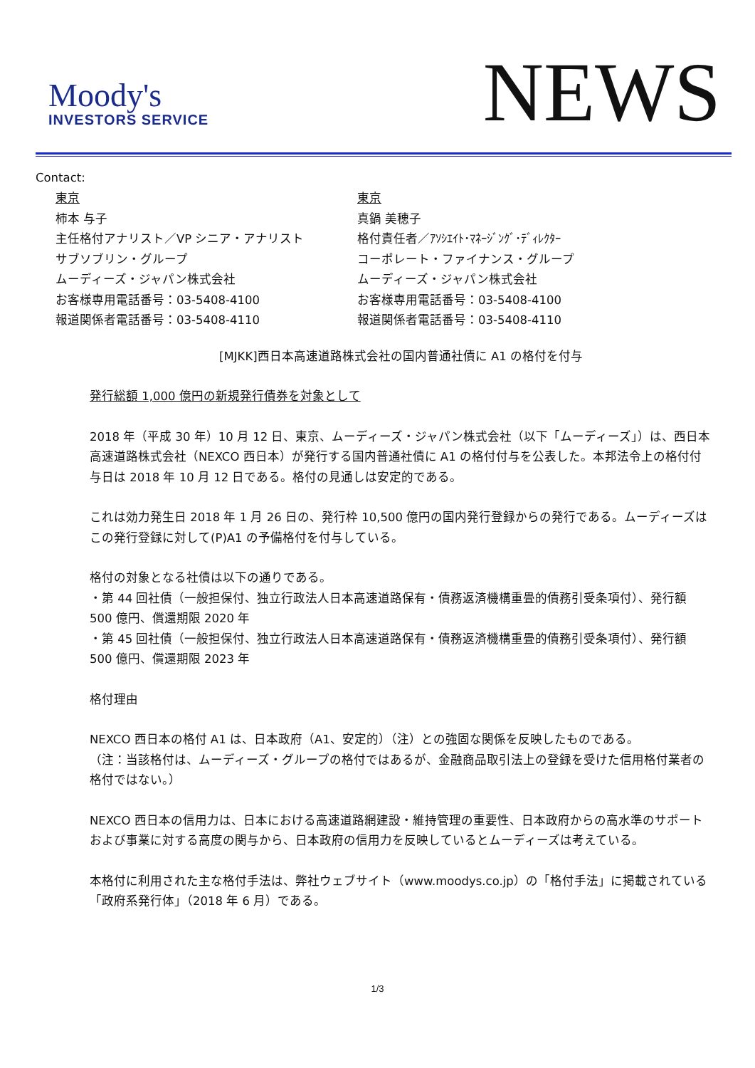Moody's
INVESTORS SERVICE
NEWS
Contact:
東京
柿本 与子
主任格付アナリスト／VP シニア・アナリスト
サブソブリン・グループ
ムーディーズ・ジャパン株式会社
お客様専用電話番号：03-5408-4100
報道関係者電話番号：03-5408-4110
東京
真鍋 美穂子
格付責任者／ｱｿｼｴｲﾄ･ﾏﾈｰｼﾞﾝｸﾞ･ﾃﾞｨﾚｸﾀｰ
コーポレート・ファイナンス・グループ
ムーディーズ・ジャパン株式会社
お客様専用電話番号：03-5408-4100
報道関係者電話番号：03-5408-4110
[MJKK]西日本高速道路株式会社の国内普通社債に A1 の格付を付与
発行総額 1,000 億円の新規発行債券を対象として
2018 年（平成 30 年）10 月 12 日、東京、ムーディーズ・ジャパン株式会社（以下「ムーディーズ」）は、西日本高速道路株式会社（NEXCO 西日本）が発行する国内普通社債に A1 の格付付与を公表した。本邦法令上の格付付与日は 2018 年 10 月 12 日である。格付の見通しは安定的である。
これは効力発生日 2018 年 1 月 26 日の、発行枠 10,500 億円の国内発行登録からの発行である。ムーディーズはこの発行登録に対して(P)A1 の予備格付を付与している。
格付の対象となる社債は以下の通りである。
・第 44 回社債（一般担保付、独立行政法人日本高速道路保有・債務返済機構重畳的債務引受条項付）、発行額 500 億円、償還期限 2020 年
・第 45 回社債（一般担保付、独立行政法人日本高速道路保有・債務返済機構重畳的債務引受条項付）、発行額 500 億円、償還期限 2023 年
格付理由
NEXCO 西日本の格付 A1 は、日本政府（A1、安定的）（注）との強固な関係を反映したものである。
（注：当該格付は、ムーディーズ・グループの格付ではあるが、金融商品取引法上の登録を受けた信用格付業者の格付ではない。）
NEXCO 西日本の信用力は、日本における高速道路網建設・維持管理の重要性、日本政府からの高水準のサポートおよび事業に対する高度の関与から、日本政府の信用力を反映しているとムーディーズは考えている。
本格付に利用された主な格付手法は、弊社ウェブサイト（www.moodys.co.jp）の「格付手法」に掲載されている「政府系発行体」（2018 年 6 月）である。
1/3